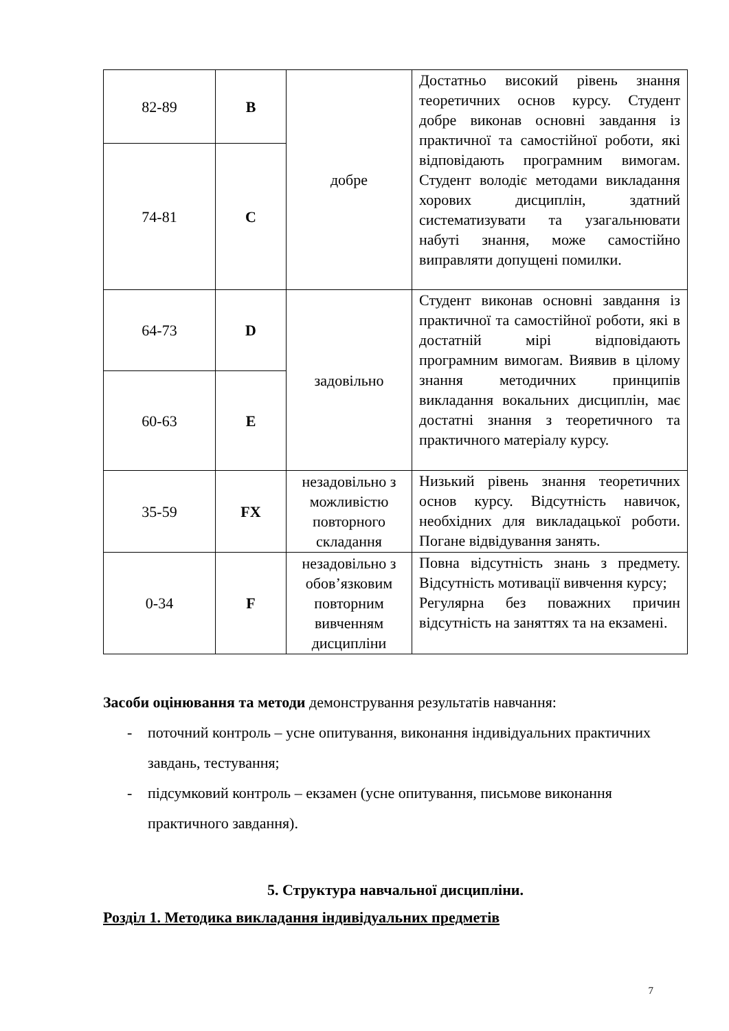| 82-89 | B | добре | Достатньо високий рівень знання теоретичних основ курсу. Студент добре виконав основні завдання із практичної та самостійної роботи, які відповідають програмним вимогам. Студент володіє методами викладання хорових дисциплін, здатний систематизувати та узагальнювати набуті знання, може самостійно виправляти допущені помилки. |
| 74-81 | C | | |
| 64-73 | D | задовільно | Студент виконав основні завдання із практичної та самостійної роботи, які в достатній мірі відповідають програмним вимогам. Виявив в цілому знання методичних принципів викладання вокальних дисциплін, має достатні знання з теоретичного та практичного матеріалу курсу. |
| 60-63 | E | | |
| 35-59 | FX | незадовільно з можливістю повторного складання | Низький рівень знання теоретичних основ курсу. Відсутність навичок, необхідних для викладацької роботи. Погане відвідування занять. |
| 0-34 | F | незадовільно з обов’язковим повторним вивченням дисципліни | Повна відсутність знань з предмету. Відсутність мотивації вивчення курсу; Регулярна без поважних причин відсутність на заняттях та на екзамені. |
Засоби оцінювання та методи демонстрування результатів навчання:
- поточний контроль – усне опитування, виконання індивідуальних практичних завдань, тестування;
- підсумковий контроль – екзамен (усне опитування, письмове виконання практичного завдання).
5. Структура навчальної дисципліни.
Розділ 1. Методика викладання індивідуальних предметів
7